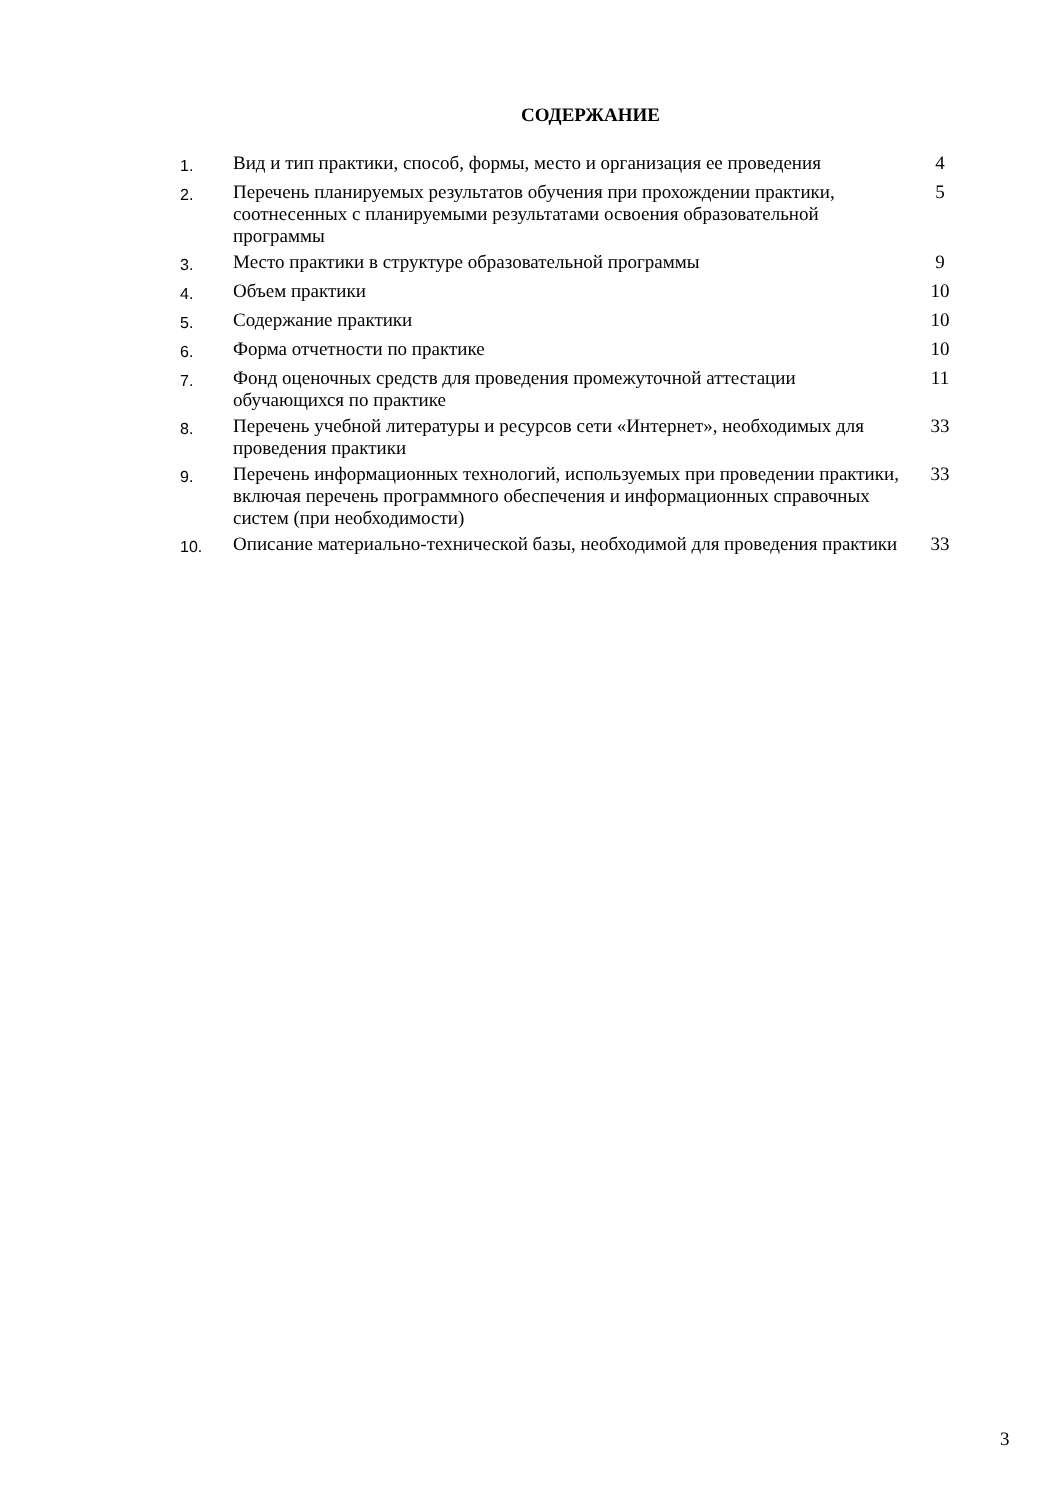СОДЕРЖАНИЕ
| 1. | Вид и тип практики, способ, формы, место и организация ее проведения | 4 |
| 2. | Перечень планируемых результатов обучения при прохождении практики, соотнесенных с планируемыми результатами освоения образовательной программы | 5 |
| 3. | Место практики в структуре образовательной программы | 9 |
| 4. | Объем практики | 10 |
| 5. | Содержание практики | 10 |
| 6. | Форма отчетности по практике | 10 |
| 7. | Фонд оценочных средств для проведения промежуточной аттестации обучающихся по практике | 11 |
| 8. | Перечень учебной литературы и ресурсов сети «Интернет», необходимых для проведения практики | 33 |
| 9. | Перечень информационных технологий, используемых при проведении практики, включая перечень программного обеспечения и информационных справочных систем (при необходимости) | 33 |
| 10. | Описание материально-технической базы, необходимой для проведения практики | 33 |
3